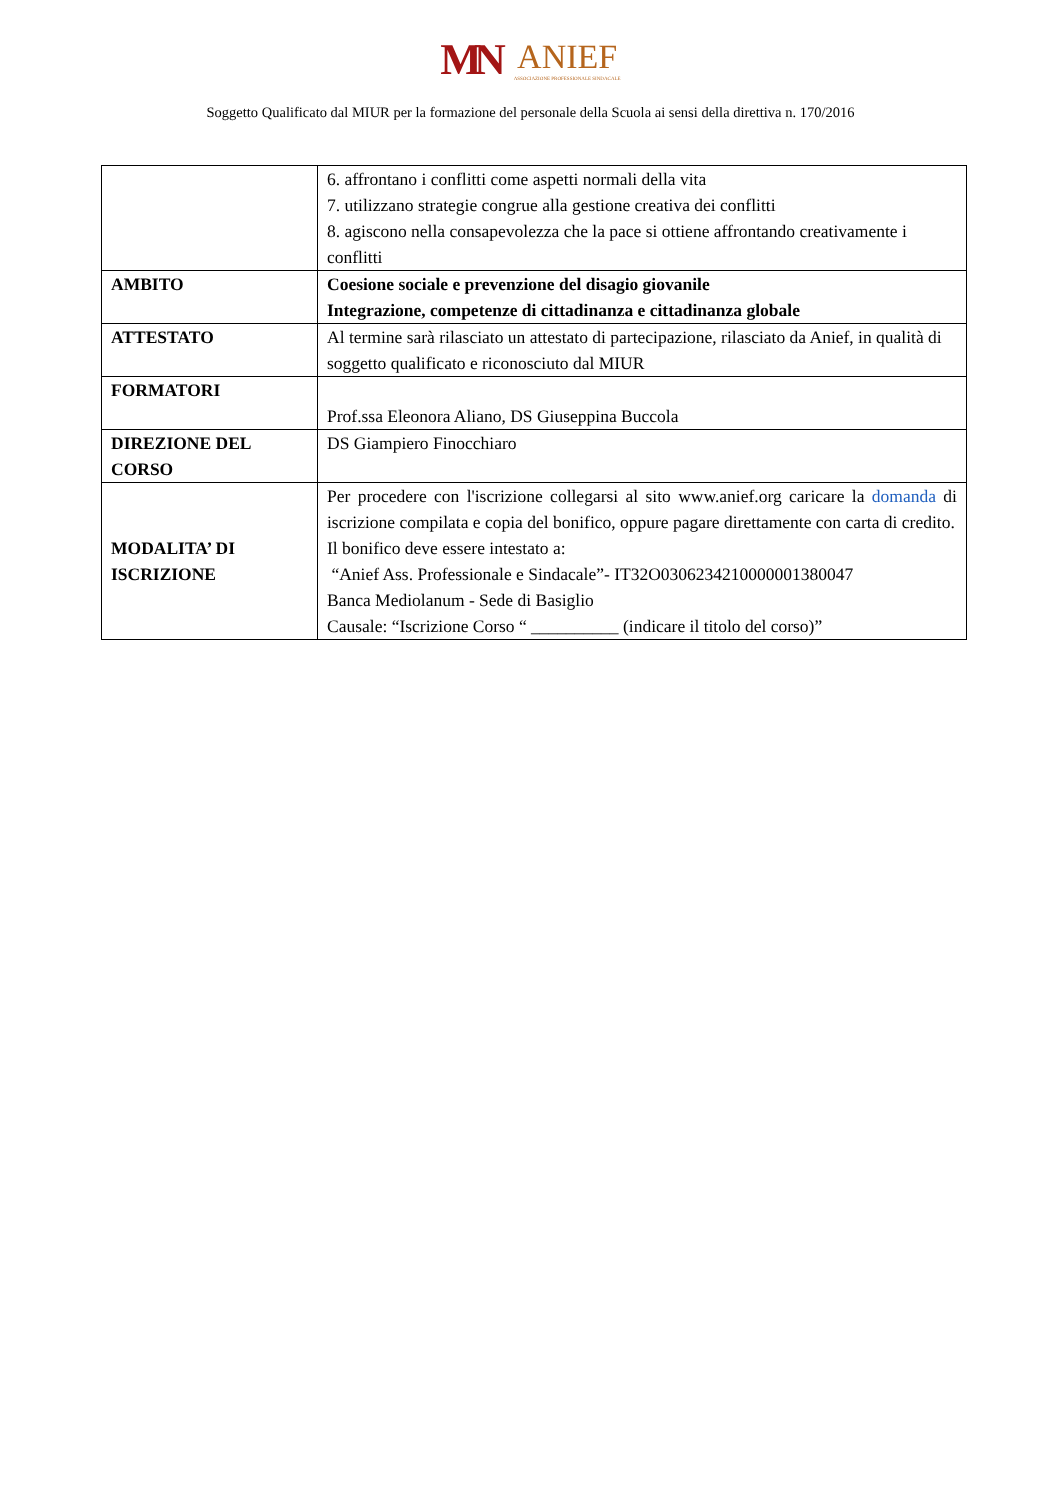MN ANIEF ASSOCIAZIONE PROFESSIONALE SINDACALE
Soggetto Qualificato dal MIUR per la formazione del personale della Scuola ai sensi della direttiva n. 170/2016
| | 6. affrontano i conflitti come aspetti normali della vita 7. utilizzano strategie congrue alla gestione creativa dei conflitti 8. agiscono nella consapevolezza che la pace si ottiene affrontando creativamente i conflitti |
| AMBITO | Coesione sociale e prevenzione del disagio giovanile Integrazione, competenze di cittadinanza e cittadinanza globale |
| ATTESTATO | Al termine sarà rilasciato un attestato di partecipazione, rilasciato da Anief, in qualità di soggetto qualificato e riconosciuto dal MIUR |
| FORMATORI | Prof.ssa Eleonora Aliano, DS Giuseppina Buccola |
| DIREZIONE DEL CORSO | DS Giampiero Finocchiaro |
| MODALITA’ DI ISCRIZIONE | Per procedere con l'iscrizione collegarsi al sito www.anief.org caricare la domanda di iscrizione compilata e copia del bonifico, oppure pagare direttamente con carta di credito. Il bonifico deve essere intestato a: “Anief Ass. Professionale e Sindacale”- IT32O0306234210000001380047 Banca Mediolanum - Sede di Basiglio Causale: “Iscrizione Corso “ __________ (indicare il titolo del corso)” |